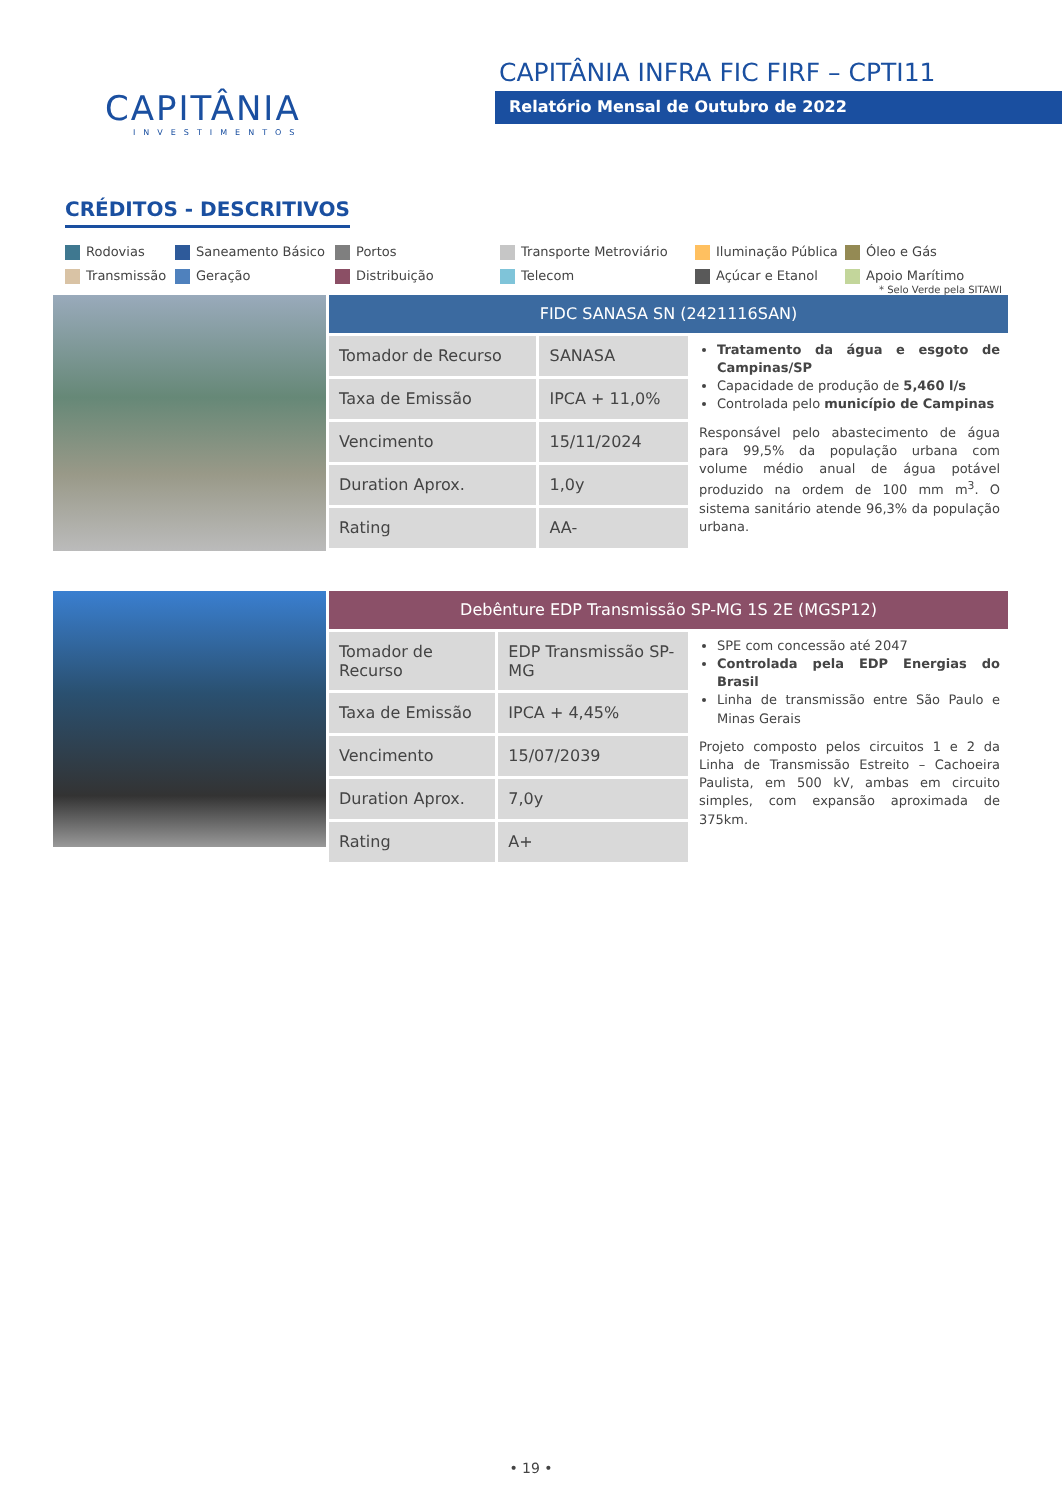CAPITÂNIA
INVESTIMENTOS
CAPITÂNIA INFRA FIC FIRF – CPTI11
Relatório Mensal de Outubro de 2022
CRÉDITOS - DESCRITIVOS
Rodovias
Saneamento Básico
Portos
Transporte Metroviário
Iluminação Pública
Óleo e Gás
Transmissão
Geração
Distribuição
Telecom
Açúcar e Etanol
Apoio Marítimo
* Selo Verde pela SITAWI
FIDC SANASA SN (2421116SAN)
| Tomador de Recurso | SANASA |
| Taxa de Emissão | IPCA + 11,0% |
| Vencimento | 15/11/2024 |
| Duration Aprox. | 1,0y |
| Rating | AA- |
Tratamento da água e esgoto de Campinas/SP
Capacidade de produção de 5,460 l/s
Controlada pelo município de Campinas
Responsável pelo abastecimento de água para 99,5% da população urbana com volume médio anual de água potável produzido na ordem de 100 mm m<sup>3</sup>. O sistema sanitário atende 96,3% da população urbana.
Debênture EDP Transmissão SP-MG 1S 2E (MGSP12)
| Tomador de Recurso | EDP Transmissão SP-MG |
| Taxa de Emissão | IPCA + 4,45% |
| Vencimento | 15/07/2039 |
| Duration Aprox. | 7,0y |
| Rating | A+ |
SPE com concessão até 2047
Controlada pela EDP Energias do Brasil
Linha de transmissão entre São Paulo e Minas Gerais
Projeto composto pelos circuitos 1 e 2 da Linha de Transmissão Estreito – Cachoeira Paulista, em 500 kV, ambas em circuito simples, com expansão aproximada de 375km.
• 19 •